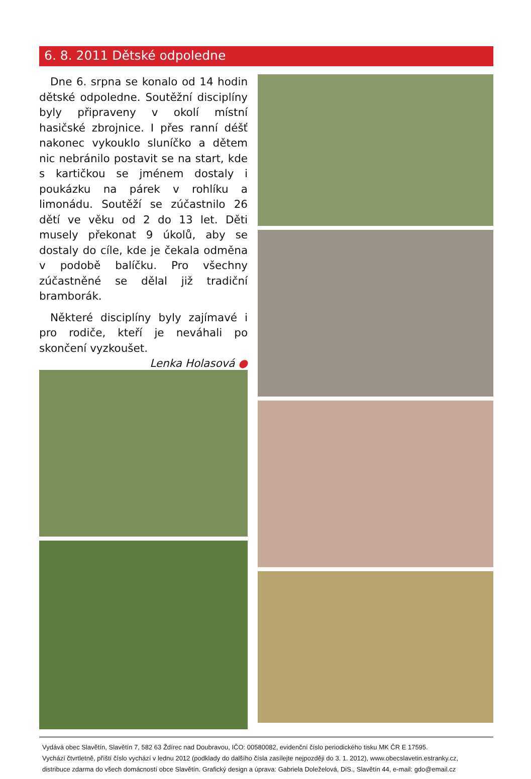6. 8. 2011 Dětské odpoledne
Dne 6. srpna se konalo od 14 hodin dětské odpoledne. Soutěžní disciplíny byly připraveny v okolí místní hasičské zbrojnice. I přes ranní déšť nakonec vykouklo sluníčko a dětem nic nebránilo postavit se na start, kde s kartičkou se jménem dostaly i poukázku na párek v rohlíku a limonádu. Soutěží se zúčastnilo 26 dětí ve věku od 2 do 13 let. Děti musely překonat 9 úkolů, aby se dostaly do cíle, kde je čekala odměna v podobě balíčku. Pro všechny zúčastněné se dělal již tradiční bramborák.
Některé disciplíny byly zajímavé i pro rodiče, kteří je neváhali po skončení vyzkoušet. Lenka Holasová ●
Vydává obec Slavětín, Slavětín 7, 582 63 Ždírec nad Doubravou, IČO: 00580082, evidenční číslo periodického tisku MK ČR E 17595.
Vychází čtvrtletně, příští číslo vychází v lednu 2012 (podklady do dalšího čísla zasílejte nejpozději do 3. 1. 2012), www.obecslavetin.estranky.cz,
distribuce zdarma do všech domácností obce Slavětín. Grafický design a úprava: Gabriela Doleželová, DiS., Slavětín 44, e-mail: gdo@email.cz